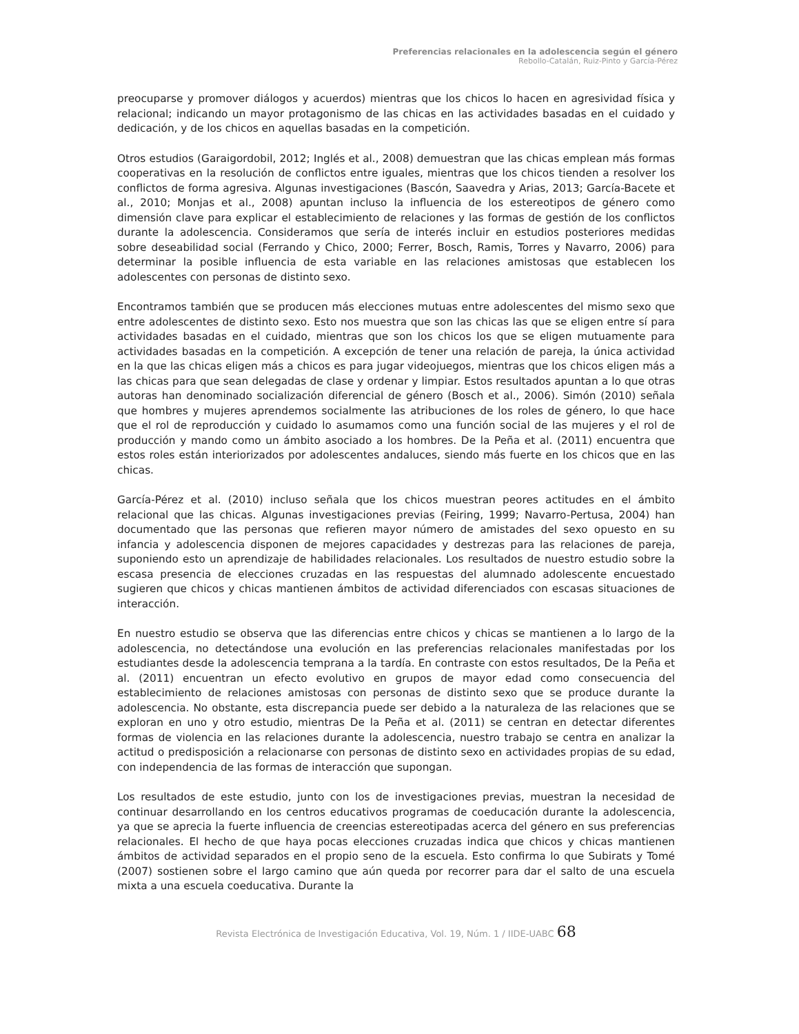Preferencias relacionales en la adolescencia según el género
Rebollo-Catalán, Ruiz-Pinto y García-Pérez
preocuparse y promover diálogos y acuerdos) mientras que los chicos lo hacen en agresividad física y relacional; indicando un mayor protagonismo de las chicas en las actividades basadas en el cuidado y dedicación, y de los chicos en aquellas basadas en la competición.
Otros estudios (Garaigordobil, 2012; Inglés et al., 2008) demuestran que las chicas emplean más formas cooperativas en la resolución de conflictos entre iguales, mientras que los chicos tienden a resolver los conflictos de forma agresiva. Algunas investigaciones (Bascón, Saavedra y Arias, 2013; García-Bacete et al., 2010; Monjas et al., 2008) apuntan incluso la influencia de los estereotipos de género como dimensión clave para explicar el establecimiento de relaciones y las formas de gestión de los conflictos durante la adolescencia. Consideramos que sería de interés incluir en estudios posteriores medidas sobre deseabilidad social (Ferrando y Chico, 2000; Ferrer, Bosch, Ramis, Torres y Navarro, 2006) para determinar la posible influencia de esta variable en las relaciones amistosas que establecen los adolescentes con personas de distinto sexo.
Encontramos también que se producen más elecciones mutuas entre adolescentes del mismo sexo que entre adolescentes de distinto sexo. Esto nos muestra que son las chicas las que se eligen entre sí para actividades basadas en el cuidado, mientras que son los chicos los que se eligen mutuamente para actividades basadas en la competición. A excepción de tener una relación de pareja, la única actividad en la que las chicas eligen más a chicos es para jugar videojuegos, mientras que los chicos eligen más a las chicas para que sean delegadas de clase y ordenar y limpiar. Estos resultados apuntan a lo que otras autoras han denominado socialización diferencial de género (Bosch et al., 2006). Simón (2010) señala que hombres y mujeres aprendemos socialmente las atribuciones de los roles de género, lo que hace que el rol de reproducción y cuidado lo asumamos como una función social de las mujeres y el rol de producción y mando como un ámbito asociado a los hombres. De la Peña et al. (2011) encuentra que estos roles están interiorizados por adolescentes andaluces, siendo más fuerte en los chicos que en las chicas.
García-Pérez et al. (2010) incluso señala que los chicos muestran peores actitudes en el ámbito relacional que las chicas. Algunas investigaciones previas (Feiring, 1999; Navarro-Pertusa, 2004) han documentado que las personas que refieren mayor número de amistades del sexo opuesto en su infancia y adolescencia disponen de mejores capacidades y destrezas para las relaciones de pareja, suponiendo esto un aprendizaje de habilidades relacionales. Los resultados de nuestro estudio sobre la escasa presencia de elecciones cruzadas en las respuestas del alumnado adolescente encuestado sugieren que chicos y chicas mantienen ámbitos de actividad diferenciados con escasas situaciones de interacción.
En nuestro estudio se observa que las diferencias entre chicos y chicas se mantienen a lo largo de la adolescencia, no detectándose una evolución en las preferencias relacionales manifestadas por los estudiantes desde la adolescencia temprana a la tardía. En contraste con estos resultados, De la Peña et al. (2011) encuentran un efecto evolutivo en grupos de mayor edad como consecuencia del establecimiento de relaciones amistosas con personas de distinto sexo que se produce durante la adolescencia. No obstante, esta discrepancia puede ser debido a la naturaleza de las relaciones que se exploran en uno y otro estudio, mientras De la Peña et al. (2011) se centran en detectar diferentes formas de violencia en las relaciones durante la adolescencia, nuestro trabajo se centra en analizar la actitud o predisposición a relacionarse con personas de distinto sexo en actividades propias de su edad, con independencia de las formas de interacción que supongan.
Los resultados de este estudio, junto con los de investigaciones previas, muestran la necesidad de continuar desarrollando en los centros educativos programas de coeducación durante la adolescencia, ya que se aprecia la fuerte influencia de creencias estereotipadas acerca del género en sus preferencias relacionales. El hecho de que haya pocas elecciones cruzadas indica que chicos y chicas mantienen ámbitos de actividad separados en el propio seno de la escuela. Esto confirma lo que Subirats y Tomé (2007) sostienen sobre el largo camino que aún queda por recorrer para dar el salto de una escuela mixta a una escuela coeducativa. Durante la
Revista Electrónica de Investigación Educativa, Vol. 19, Núm. 1 / IIDE-UABC 68